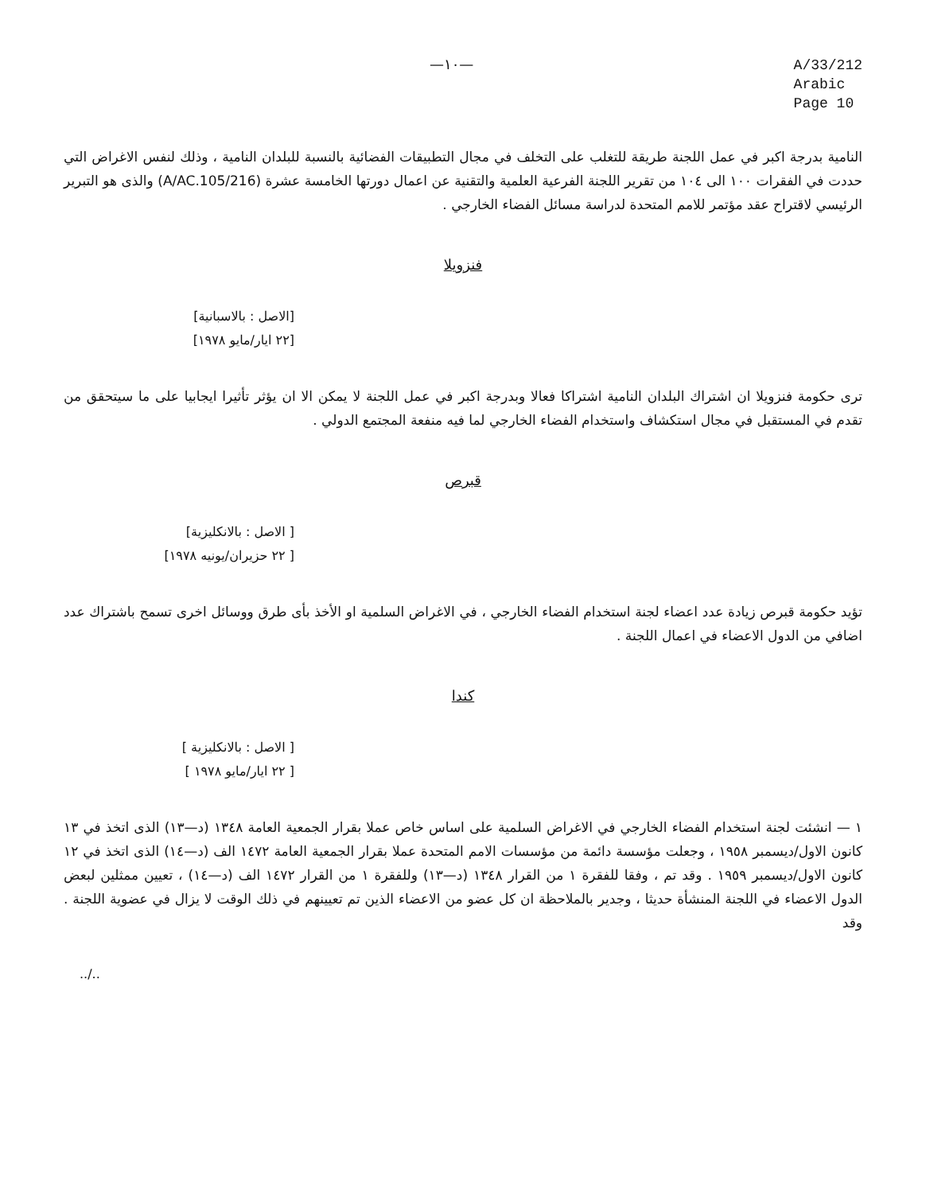—١٠—
A/33/212
Arabic
Page 10
النامية بدرجة اكبر في عمل اللجنة طريقة للتغلب على التخلف في مجال التطبيقات الفضائية بالنسبة للبلدان النامية ، وذلك لنفس الاغراض التي حددت في الفقرات ١٠٠ الى ١٠٤ من تقرير اللجنة الفرعية العلمية والتقنية عن اعمال دورتها الخامسة عشرة (A/AC.105/216) والذى هو التبرير الرئيسي لاقتراح عقد مؤتمر للامم المتحدة لدراسة مسائل الفضاء الخارجي .
فنزويلا
[الاصل : بالاسبانية]
[٢٢ ايار/مايو ١٩٧٨]
ترى حكومة فنزويلا ان اشتراك البلدان النامية اشتراكا فعالا وبدرجة اكبر في عمل اللجنة لا يمكن الا ان يؤثر تأثيرا ايجابيا على ما سيتحقق من تقدم في المستقبل في مجال استكشاف واستخدام الفضاء الخارجي لما فيه منفعة المجتمع الدولي .
قبرص
[ الاصل : بالانكليزية]
[ ٢٢ حزيران/يونيه ١٩٧٨]
تؤيد حكومة قبرص زيادة عدد اعضاء لجنة استخدام الفضاء الخارجي ، في الاغراض السلمية او الأخذ بأى طرق ووسائل اخرى تسمح باشتراك عدد اضافي من الدول الاعضاء في اعمال اللجنة .
كندا
[ الاصل : بالانكليزية ]
[ ٢٢ ايار/مايو ١٩٧٨ ]
١ — انشئت لجنة استخدام الفضاء الخارجي في الاغراض السلمية على اساس خاص عملا بقرار الجمعية العامة ١٣٤٨ (د—١٣) الذى اتخذ في ١٣ كانون الاول/ديسمبر ١٩٥٨ ، وجعلت مؤسسة دائمة من مؤسسات الامم المتحدة عملا بقرار الجمعية العامة ١٤٧٢ الف (د—١٤) الذى اتخذ في ١٢ كانون الاول/ديسمبر ١٩٥٩ . وقد تم ، وفقا للفقرة ١ من القرار ١٣٤٨ (د—١٣) وللفقرة ١ من القرار ١٤٧٢ الف (د—١٤) ، تعيين ممثلين لبعض الدول الاعضاء في اللجنة المنشأة حديثا ، وجدير بالملاحظة ان كل عضو من الاعضاء الذين تم تعيينهم في ذلك الوقت لا يزال في عضوية اللجنة . وقد
../..